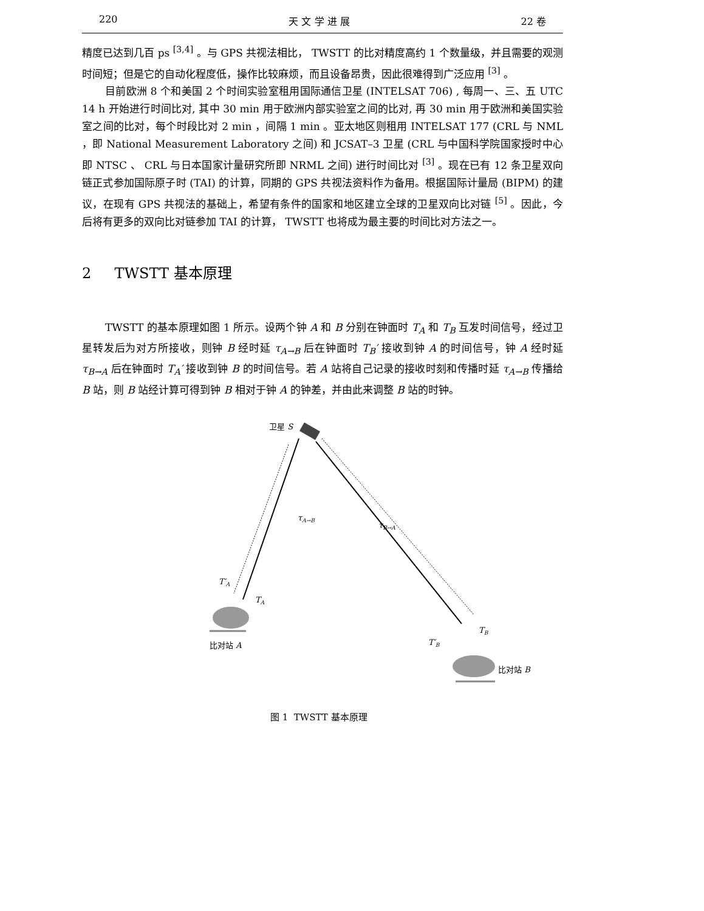220 天 文 学 进 展 22 卷
精度已达到几百 ps <sup>[3,4]</sup> 。与 GPS 共视法相比， TWSTT 的比对精度高约 1 个数量级，并且需要的观测时间短；但是它的自动化程度低，操作比较麻烦，而且设备昂贵，因此很难得到广泛应用 <sup>[3]</sup> 。
目前欧洲 8 个和美国 2 个时间实验室租用国际通信卫星 (INTELSAT 706) , 每周一、三、五 UTC 14 h 开始进行时间比对, 其中 30 min 用于欧洲内部实验室之间的比对, 再 30 min 用于欧洲和美国实验室之间的比对，每个时段比对 2 min ，间隔 1 min 。亚太地区则租用 INTELSAT 177 (CRL 与 NML ，即 National Measurement Laboratory 之间) 和 JCSAT–3 卫星 (CRL 与中国科学院国家授时中心即 NTSC 、 CRL 与日本国家计量研究所即 NRML 之间) 进行时间比对 <sup>[3]</sup> 。现在已有 12 条卫星双向链正式参加国际原子时 (TAI) 的计算，同期的 GPS 共视法资料作为备用。根据国际计量局 (BIPM) 的建议，在现有 GPS 共视法的基础上，希望有条件的国家和地区建立全球的卫星双向比对链 <sup>[5]</sup> 。因此，今后将有更多的双向比对链参加 TAI 的计算， TWSTT 也将成为最主要的时间比对方法之一。
2 TWSTT 基本原理
TWSTT 的基本原理如图 1 所示。设两个钟 A 和 B 分别在钟面时 T<sub>A</sub> 和 T<sub>B</sub> 互发时间信号，经过卫星转发后为对方所接收，则钟 B 经时延 τ<sub>A→B</sub> 后在钟面时 T<sub>B</sub>′ 接收到钟 A 的时间信号，钟 A 经时延 τ<sub>B→A</sub> 后在钟面时 T<sub>A</sub>′ 接收到钟 B 的时间信号。若 A 站将自己记录的接收时刻和传播时延 τ<sub>A→B</sub> 传播给 B 站，则 B 站经计算可得到钟 B 相对于钟 A 的钟差，并由此来调整 B 站的时钟。
卫星 S
τA→B
τB→A
T′A
TA
比对站 A
TB
T′B
比对站 B
图 1 TWSTT 基本原理